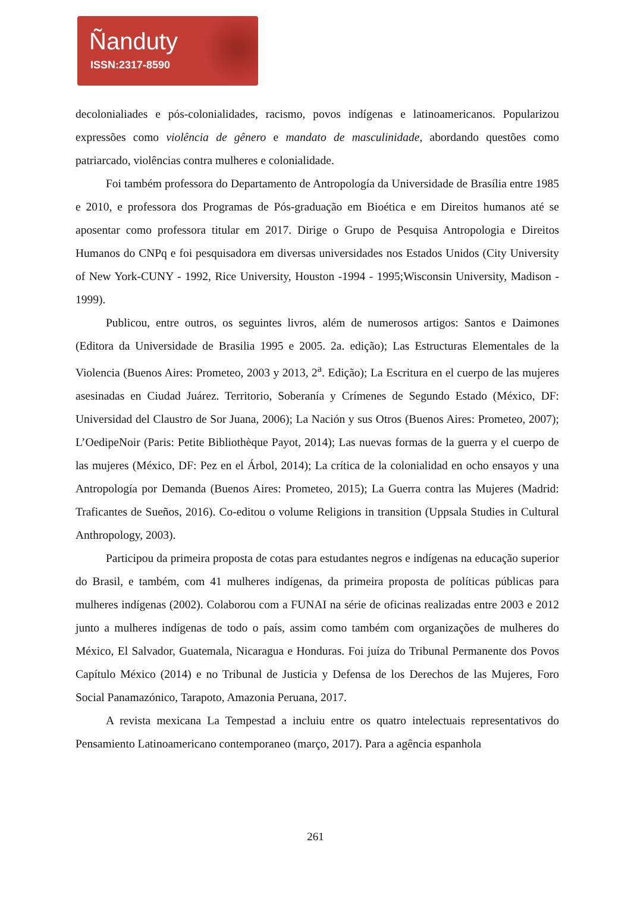Ñanduty
ISSN:2317-8590
decolonialiades e pós-colonialidades, racismo, povos indígenas e latinoamericanos. Popularizou expressões como violência de gênero e mandato de masculinidade, abordando questões como patriarcado, violências contra mulheres e colonialidade.
Foi também professora do Departamento de Antropología da Universidade de Brasília entre 1985 e 2010, e professora dos Programas de Pós-graduação em Bioética e em Direitos humanos até se aposentar como professora titular em 2017. Dirige o Grupo de Pesquisa Antropologia e Direitos Humanos do CNPq e foi pesquisadora em diversas universidades nos Estados Unidos (City University of New York-CUNY - 1992, Rice University, Houston -1994 - 1995;Wisconsin University, Madison - 1999).
Publicou, entre outros, os seguintes livros, além de numerosos artigos: Santos e Daimones (Editora da Universidade de Brasilia 1995 e 2005. 2a. edição); Las Estructuras Elementales de la Violencia (Buenos Aires: Prometeo, 2003 y 2013, 2<sup>a</sup>. Edição); La Escritura en el cuerpo de las mujeres asesinadas en Ciudad Juárez. Territorio, Soberanía y Crímenes de Segundo Estado (México, DF: Universidad del Claustro de Sor Juana, 2006); La Nación y sus Otros (Buenos Aires: Prometeo, 2007); L’OedipeNoir (Paris: Petite Bibliothèque Payot, 2014); Las nuevas formas de la guerra y el cuerpo de las mujeres (México, DF: Pez en el Árbol, 2014); La crítica de la colonialidad en ocho ensayos y una Antropología por Demanda (Buenos Aires: Prometeo, 2015); La Guerra contra las Mujeres (Madrid: Traficantes de Sueños, 2016). Co-editou o volume Religions in transition (Uppsala Studies in Cultural Anthropology, 2003).
Participou da primeira proposta de cotas para estudantes negros e indígenas na educação superior do Brasil, e também, com 41 mulheres indígenas, da primeira proposta de políticas públicas para mulheres indígenas (2002). Colaborou com a FUNAI na série de oficinas realizadas entre 2003 e 2012 junto a mulheres indígenas de todo o país, assim como também com organizações de mulheres do México, El Salvador, Guatemala, Nicaragua e Honduras. Foi juíza do Tribunal Permanente dos Povos Capítulo México (2014) e no Tribunal de Justicia y Defensa de los Derechos de las Mujeres, Foro Social Panamazónico, Tarapoto, Amazonia Peruana, 2017.
A revista mexicana La Tempestad a incluiu entre os quatro intelectuais representativos do Pensamiento Latinoamericano contemporaneo (março, 2017). Para a agência espanhola
261